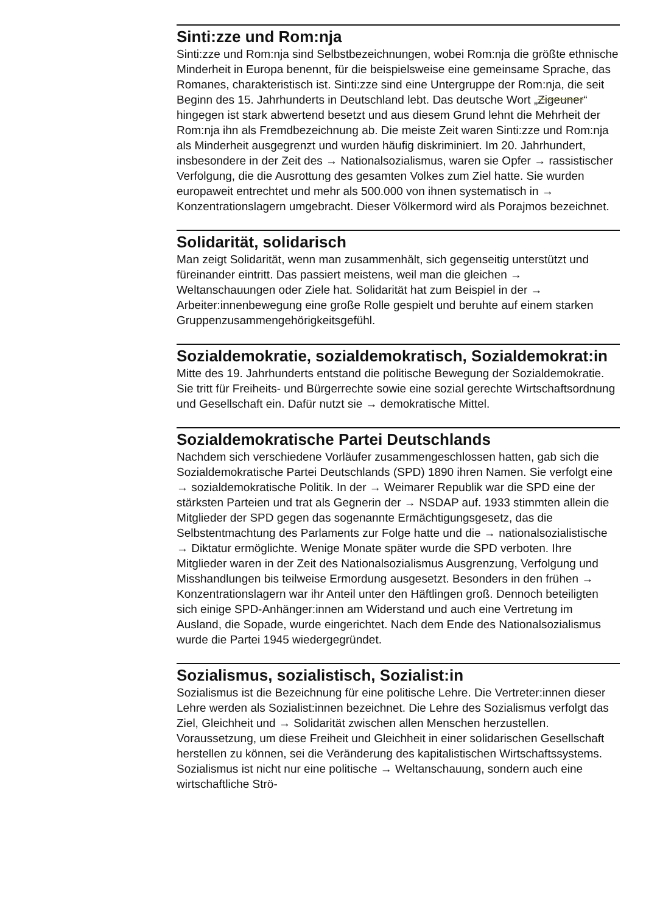Sinti:zze und Rom:nja
Sinti:zze und Rom:nja sind Selbstbezeichnungen, wobei Rom:nja die größte ethnische Minderheit in Europa benennt, für die beispielsweise eine gemeinsame Sprache, das Romanes, charakteristisch ist. Sinti:zze sind eine Untergruppe der Rom:nja, die seit Beginn des 15. Jahrhunderts in Deutschland lebt. Das deutsche Wort „Zigeuner“ hingegen ist stark abwertend besetzt und aus diesem Grund lehnt die Mehrheit der Rom:nja ihn als Fremdbezeichnung ab. Die meiste Zeit waren Sinti:zze und Rom:nja als Minderheit ausgegrenzt und wurden häufig diskriminiert. Im 20. Jahrhundert, insbesondere in der Zeit des → Nationalsozialismus, waren sie Opfer → rassistischer Verfolgung, die die Ausrottung des gesamten Volkes zum Ziel hatte. Sie wurden europaweit entrechtet und mehr als 500.000 von ihnen systematisch in → Konzentrationslagern umgebracht. Dieser Völkermord wird als Porajmos bezeichnet.
Solidarität, solidarisch
Man zeigt Solidarität, wenn man zusammenhält, sich gegenseitig unterstützt und füreinander eintritt. Das passiert meistens, weil man die gleichen → Weltanschauungen oder Ziele hat. Solidarität hat zum Beispiel in der → Arbeiter:innenbewegung eine große Rolle gespielt und beruhte auf einem starken Gruppenzusammengehörigkeitsgefühl.
Sozialdemokratie, sozialdemokratisch, Sozialdemokrat:in
Mitte des 19. Jahrhunderts entstand die politische Bewegung der Sozialdemokratie. Sie tritt für Freiheits- und Bürgerrechte sowie eine sozial gerechte Wirtschaftsordnung und Gesellschaft ein. Dafür nutzt sie → demokratische Mittel.
Sozialdemokratische Partei Deutschlands
Nachdem sich verschiedene Vorläufer zusammengeschlossen hatten, gab sich die Sozialdemokratische Partei Deutschlands (SPD) 1890 ihren Namen. Sie verfolgt eine → sozialdemokratische Politik. In der → Weimarer Republik war die SPD eine der stärksten Parteien und trat als Gegnerin der → NSDAP auf. 1933 stimmten allein die Mitglieder der SPD gegen das sogenannte Ermächtigungsgesetz, das die Selbstentmachtung des Parlaments zur Folge hatte und die → nationalsozialistische → Diktatur ermöglichte. Wenige Monate später wurde die SPD verboten. Ihre Mitglieder waren in der Zeit des Nationalsozialismus Ausgrenzung, Verfolgung und Misshandlungen bis teilweise Ermordung ausgesetzt. Besonders in den frühen → Konzentrationslagern war ihr Anteil unter den Häftlingen groß. Dennoch beteiligten sich einige SPD-Anhänger:innen am Widerstand und auch eine Vertretung im Ausland, die Sopade, wurde eingerichtet. Nach dem Ende des Nationalsozialismus wurde die Partei 1945 wiedergegründet.
Sozialismus, sozialistisch, Sozialist:in
Sozialismus ist die Bezeichnung für eine politische Lehre. Die Vertreter:innen dieser Lehre werden als Sozialist:innen bezeichnet. Die Lehre des Sozialismus verfolgt das Ziel, Gleichheit und → Solidarität zwischen allen Menschen herzustellen. Voraussetzung, um diese Freiheit und Gleichheit in einer solidarischen Gesellschaft herstellen zu können, sei die Veränderung des kapitalistischen Wirtschaftssystems. Sozialismus ist nicht nur eine politische → Weltanschauung, sondern auch eine wirtschaftliche Strö-